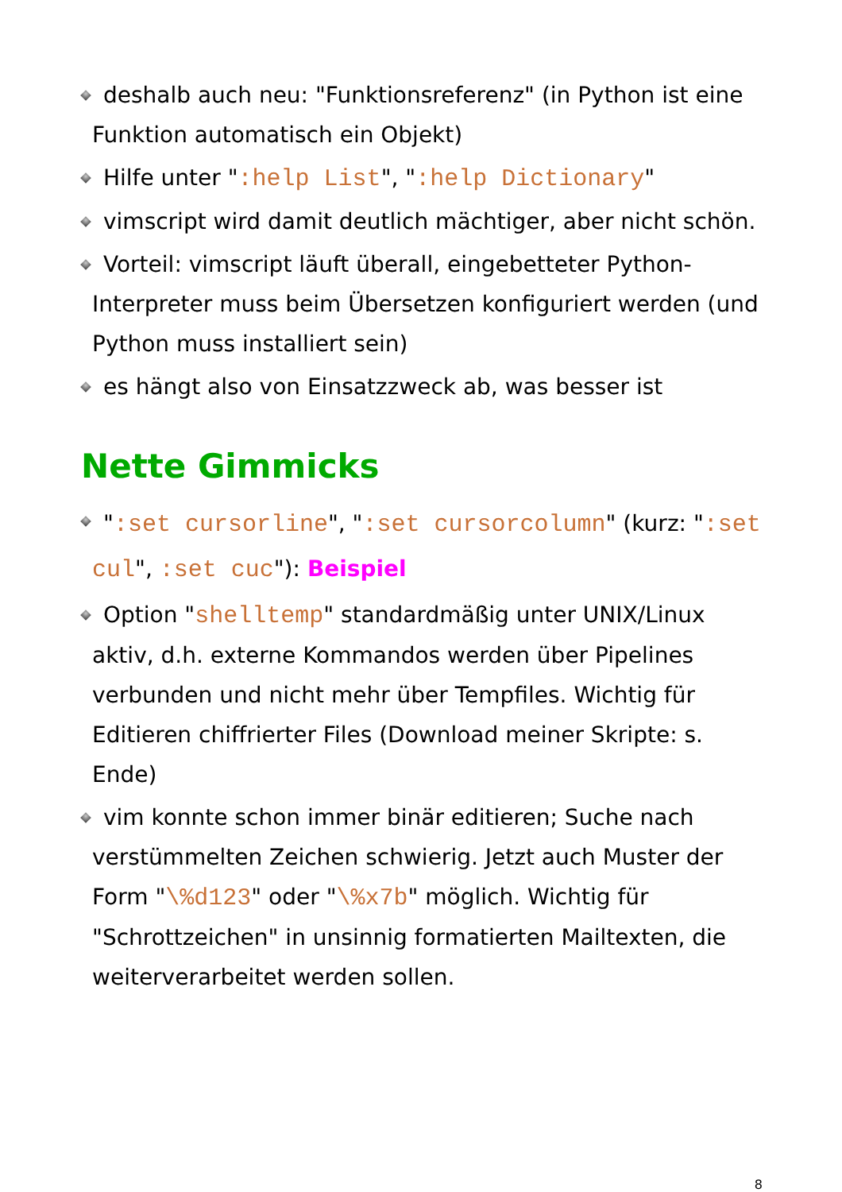deshalb auch neu: "Funktionsreferenz" (in Python ist eine Funktion automatisch ein Objekt)
Hilfe unter ":help List", ":help Dictionary"
vimscript wird damit deutlich mächtiger, aber nicht schön.
Vorteil: vimscript läuft überall, eingebetteter Python-Interpreter muss beim Übersetzen konfiguriert werden (und Python muss installiert sein)
es hängt also von Einsatzzweck ab, was besser ist
Nette Gimmicks
":set cursorline", ":set cursorcolumn" (kurz: ":set cul", :set cuc"): Beispiel
Option "shelltemp" standardmäßig unter UNIX/Linux aktiv, d.h. externe Kommandos werden über Pipelines verbunden und nicht mehr über Tempfiles. Wichtig für Editieren chiffrierter Files (Download meiner Skripte: s. Ende)
vim konnte schon immer binär editieren; Suche nach verstümmelten Zeichen schwierig. Jetzt auch Muster der Form "\%d123" oder "\%x7b" möglich. Wichtig für "Schrottzeichen" in unsinnig formatierten Mailtexten, die weiterverarbeitet werden sollen.
8